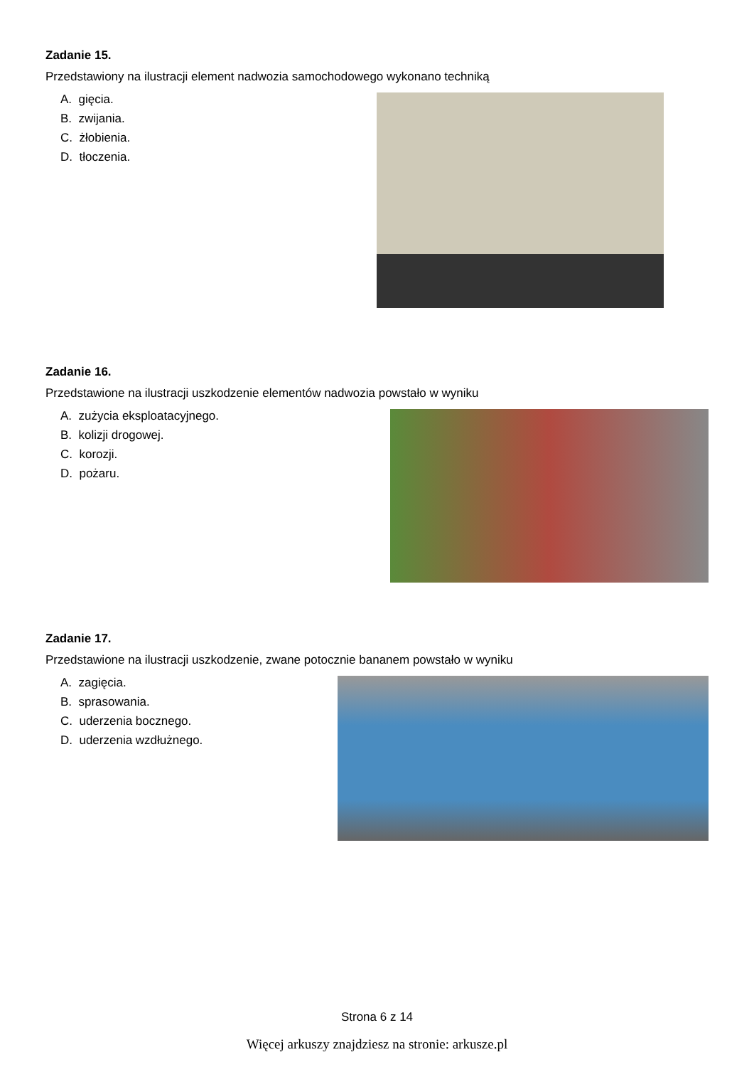Zadanie 15.
Przedstawiony na ilustracji element nadwozia samochodowego wykonano techniką
A. gięcia.
B. zwijania.
C. żłobienia.
D. tłoczenia.
Zadanie 16.
Przedstawione na ilustracji uszkodzenie elementów nadwozia powstało w wyniku
A. zużycia eksploatacyjnego.
B. kolizji drogowej.
C. korozji.
D. pożaru.
Zadanie 17.
Przedstawione na ilustracji uszkodzenie, zwane potocznie bananem powstało w wyniku
A. zagięcia.
B. sprasowania.
C. uderzenia bocznego.
D. uderzenia wzdłużnego.
Strona 6 z 14
Więcej arkuszy znajdziesz na stronie: arkusze.pl